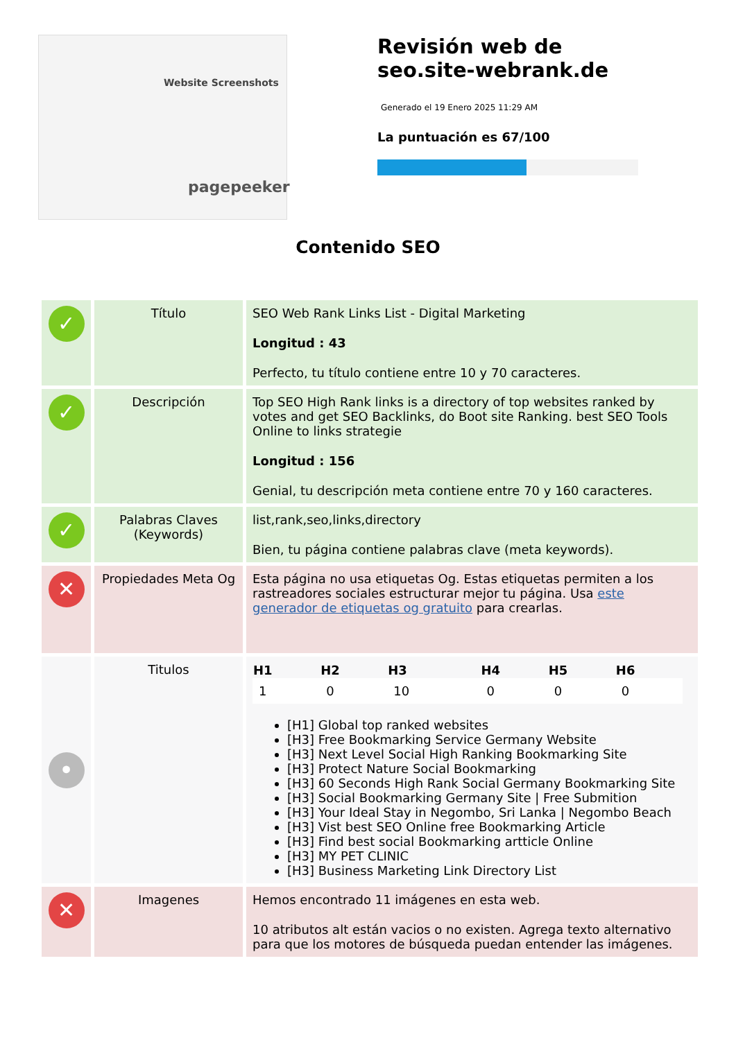Website Screenshots
pagepeeker
Revisión web de seo.site-webrank.de
Generado el 19 Enero 2025 11:29 AM
La puntuación es 67/100
Contenido SEO
| ✓ | Título | SEO Web Rank Links List - Digital Marketing Longitud : 43 Perfecto, tu título contiene entre 10 y 70 caracteres. |
| ✓ | Descripción | Top SEO High Rank links is a directory of top websites ranked by votes and get SEO Backlinks, do Boot site Ranking. best SEO Tools Online to links strategie Longitud : 156 Genial, tu descripción meta contiene entre 70 y 160 caracteres. |
| ✓ | Palabras Claves (Keywords) | list,rank,seo,links,directory Bien, tu página contiene palabras clave (meta keywords). |
| ✕ | Propiedades Meta Og | Esta página no usa etiquetas Og. Estas etiquetas permiten a los rastreadores sociales estructurar mejor tu página. Usa este generador de etiquetas og gratuito para crearlas. |
| • | Titulos | / H1 / H2 / H3 / H4 / H5 / H6 / / --- / --- / --- / --- / --- / --- / / 1 / 0 / 10 / 0 / 0 / 0 / [H1] Global top ranked websites [H3] Free Bookmarking Service Germany Website [H3] Next Level Social High Ranking Bookmarking Site [H3] Protect Nature Social Bookmarking [H3] 60 Seconds High Rank Social Germany Bookmarking Site [H3] Social Bookmarking Germany Site / Free Submition [H3] Your Ideal Stay in Negombo, Sri Lanka / Negombo Beach [H3] Vist best SEO Online free Bookmarking Article [H3] Find best social Bookmarking artticle Online [H3] MY PET CLINIC [H3] Business Marketing Link Directory List |
| ✕ | Imagenes | Hemos encontrado 11 imágenes en esta web. 10 atributos alt están vacios o no existen. Agrega texto alternativo para que los motores de búsqueda puedan entender las imágenes. |